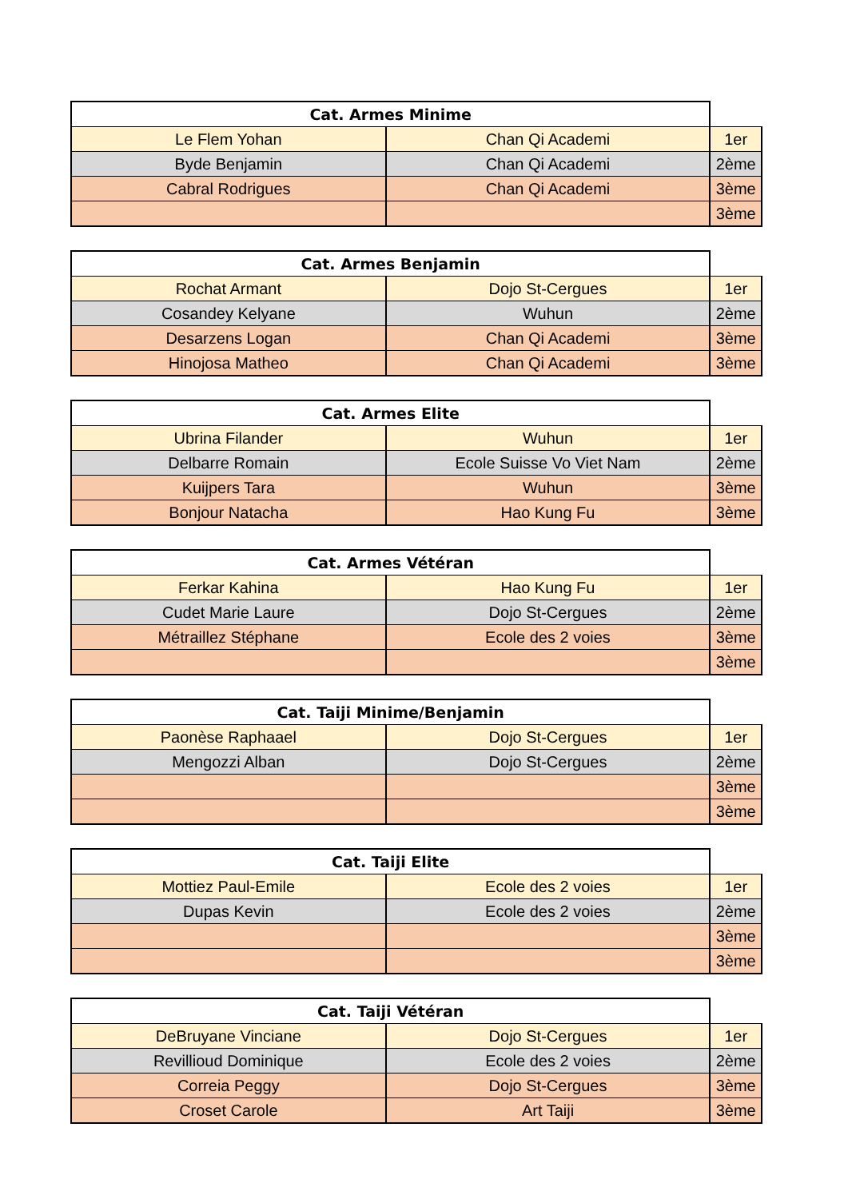| Cat. Armes Minime | | |
| --- | --- | --- |
| Le Flem Yohan | Chan Qi Academi | 1er |
| Byde Benjamin | Chan Qi Academi | 2ème |
| Cabral Rodrigues | Chan Qi Academi | 3ème |
| | | 3ème |
| Cat. Armes Benjamin | | |
| --- | --- | --- |
| Rochat Armant | Dojo St-Cergues | 1er |
| Cosandey Kelyane | Wuhun | 2ème |
| Desarzens Logan | Chan Qi Academi | 3ème |
| Hinojosa Matheo | Chan Qi Academi | 3ème |
| Cat. Armes Elite | | |
| --- | --- | --- |
| Ubrina Filander | Wuhun | 1er |
| Delbarre Romain | Ecole Suisse Vo Viet Nam | 2ème |
| Kuijpers Tara | Wuhun | 3ème |
| Bonjour Natacha | Hao Kung Fu | 3ème |
| Cat. Armes Vétéran | | |
| --- | --- | --- |
| Ferkar Kahina | Hao Kung Fu | 1er |
| Cudet Marie Laure | Dojo St-Cergues | 2ème |
| Métraillez Stéphane | Ecole des 2 voies | 3ème |
| | | 3ème |
| Cat. Taiji Minime/Benjamin | | |
| --- | --- | --- |
| Paonèse Raphaael | Dojo St-Cergues | 1er |
| Mengozzi Alban | Dojo St-Cergues | 2ème |
| | | 3ème |
| | | 3ème |
| Cat. Taiji Elite | | |
| --- | --- | --- |
| Mottiez Paul-Emile | Ecole des 2 voies | 1er |
| Dupas Kevin | Ecole des 2 voies | 2ème |
| | | 3ème |
| | | 3ème |
| Cat. Taiji Vétéran | | |
| --- | --- | --- |
| DeBruyane Vinciane | Dojo St-Cergues | 1er |
| Revillioud Dominique | Ecole des 2 voies | 2ème |
| Correia Peggy | Dojo St-Cergues | 3ème |
| Croset Carole | Art Taiji | 3ème |